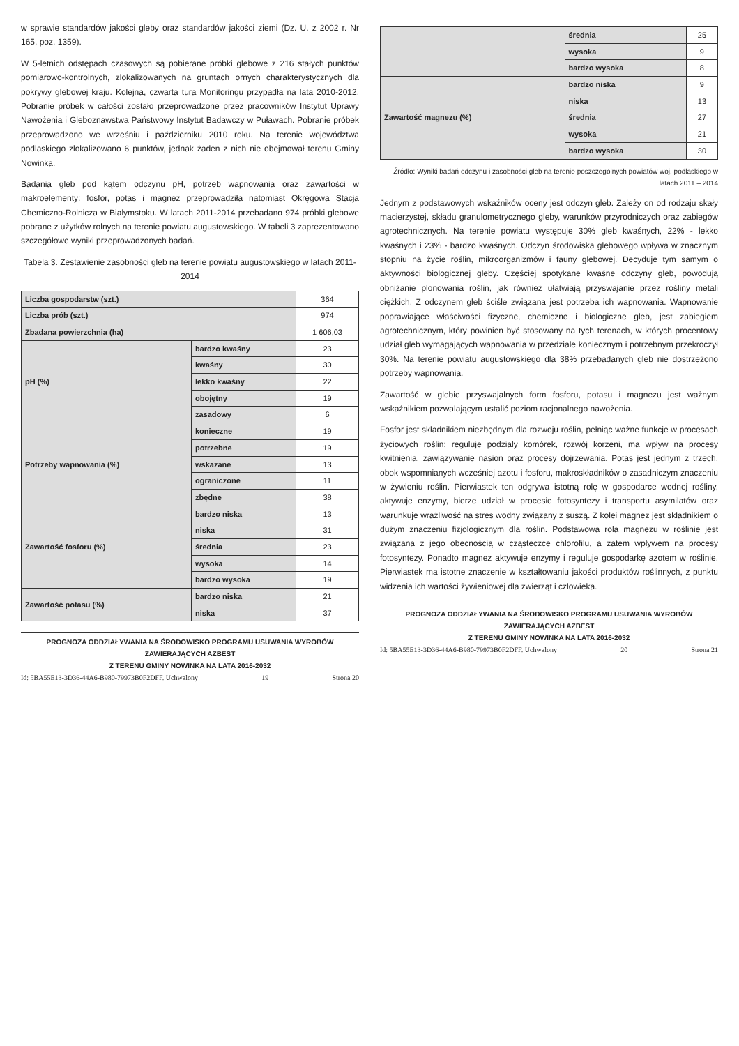w sprawie standardów jakości gleby oraz standardów jakości ziemi (Dz. U. z 2002 r. Nr 165, poz. 1359).
W 5-letnich odstępach czasowych są pobierane próbki glebowe z 216 stałych punktów pomiarowo-kontrolnych, zlokalizowanych na gruntach ornych charakterystycznych dla pokrywy glebowej kraju. Kolejna, czwarta tura Monitoringu przypadła na lata 2010-2012. Pobranie próbek w całości zostało przeprowadzone przez pracowników Instytut Uprawy Nawożenia i Gleboznawstwa Państwowy Instytut Badawczy w Puławach. Pobranie próbek przeprowadzono we wrześniu i październiku 2010 roku. Na terenie województwa podlaskiego zlokalizowano 6 punktów, jednak żaden z nich nie obejmował terenu Gminy Nowinka.
Badania gleb pod kątem odczynu pH, potrzeb wapnowania oraz zawartości w makroelementy: fosfor, potas i magnez przeprowadziła natomiast Okręgowa Stacja Chemiczno-Rolnicza w Białymstoku. W latach 2011-2014 przebadano 974 próbki glebowe pobrane z użytków rolnych na terenie powiatu augustowskiego. W tabeli 3 zaprezentowano szczegółowe wyniki przeprowadzonych badań.
Tabela 3. Zestawienie zasobności gleb na terenie powiatu augustowskiego w latach 2011-2014
| Liczba gospodarstw (szt.) | | 364 |
| Liczba prób (szt.) | | 974 |
| Zbadana powierzchnia (ha) | | 1 606,03 |
| pH (%) | bardzo kwaśny | 23 |
| | kwaśny | 30 |
| | lekko kwaśny | 22 |
| | obojętny | 19 |
| | zasadowy | 6 |
| Potrzeby wapnowania (%) | konieczne | 19 |
| | potrzebne | 19 |
| | wskazane | 13 |
| | ograniczone | 11 |
| | zbędne | 38 |
| Zawartość fosforu (%) | bardzo niska | 13 |
| | niska | 31 |
| | średnia | 23 |
| | wysoka | 14 |
| | bardzo wysoka | 19 |
| Zawartość potasu (%) | bardzo niska | 21 |
| | niska | 37 |
PROGNOZA ODDZIAŁYWANIA NA ŚRODOWISKO PROGRAMU USUWANIA WYROBÓW ZAWIERAJĄCYCH AZBEST
Z TERENU GMINY NOWINKA NA LATA 2016-2032
Id: 5BA55E13-3D36-44A6-B980-79973B0F2DFF. Uchwalony 19 Strona 20
| | średnia | 25 |
| | wysoka | 9 |
| | bardzo wysoka | 8 |
| Zawartość magnezu (%) | bardzo niska | 9 |
| | niska | 13 |
| | średnia | 27 |
| | wysoka | 21 |
| | bardzo wysoka | 30 |
Źródło: Wyniki badań odczynu i zasobności gleb na terenie poszczególnych powiatów woj. podlaskiego w latach 2011 – 2014
Jednym z podstawowych wskaźników oceny jest odczyn gleb. Zależy on od rodzaju skały macierzystej, składu granulometrycznego gleby, warunków przyrodniczych oraz zabiegów agrotechnicznych. Na terenie powiatu występuje 30% gleb kwaśnych, 22% - lekko kwaśnych i 23% - bardzo kwaśnych. Odczyn środowiska glebowego wpływa w znacznym stopniu na życie roślin, mikroorganizmów i fauny glebowej. Decyduje tym samym o aktywności biologicznej gleby. Częściej spotykane kwaśne odczyny gleb, powodują obniżanie plonowania roślin, jak również ułatwiają przyswajanie przez rośliny metali ciężkich. Z odczynem gleb ściśle związana jest potrzeba ich wapnowania. Wapnowanie poprawiające właściwości fizyczne, chemiczne i biologiczne gleb, jest zabiegiem agrotechnicznym, który powinien być stosowany na tych terenach, w których procentowy udział gleb wymagających wapnowania w przedziale koniecznym i potrzebnym przekroczył 30%. Na terenie powiatu augustowskiego dla 38% przebadanych gleb nie dostrzeżono potrzeby wapnowania.
Zawartość w glebie przyswajalnych form fosforu, potasu i magnezu jest ważnym wskaźnikiem pozwalającym ustalić poziom racjonalnego nawożenia.
Fosfor jest składnikiem niezbędnym dla rozwoju roślin, pełniąc ważne funkcje w procesach życiowych roślin: reguluje podziały komórek, rozwój korzeni, ma wpływ na procesy kwitnienia, zawiązywanie nasion oraz procesy dojrzewania. Potas jest jednym z trzech, obok wspomnianych wcześniej azotu i fosforu, makroskładników o zasadniczym znaczeniu w żywieniu roślin. Pierwiastek ten odgrywa istotną rolę w gospodarce wodnej rośliny, aktywuje enzymy, bierze udział w procesie fotosyntezy i transportu asymilatów oraz warunkuje wrażliwość na stres wodny związany z suszą. Z kolei magnez jest składnikiem o dużym znaczeniu fizjologicznym dla roślin. Podstawowa rola magnezu w roślinie jest związana z jego obecnością w cząsteczce chlorofilu, a zatem wpływem na procesy fotosyntezy. Ponadto magnez aktywuje enzymy i reguluje gospodarkę azotem w roślinie. Pierwiastek ma istotne znaczenie w kształtowaniu jakości produktów roślinnych, z punktu widzenia ich wartości żywieniowej dla zwierząt i człowieka.
PROGNOZA ODDZIAŁYWANIA NA ŚRODOWISKO PROGRAMU USUWANIA WYROBÓW ZAWIERAJĄCYCH AZBEST
Z TERENU GMINY NOWINKA NA LATA 2016-2032
Id: 5BA55E13-3D36-44A6-B980-79973B0F2DFF. Uchwalony 20 Strona 21